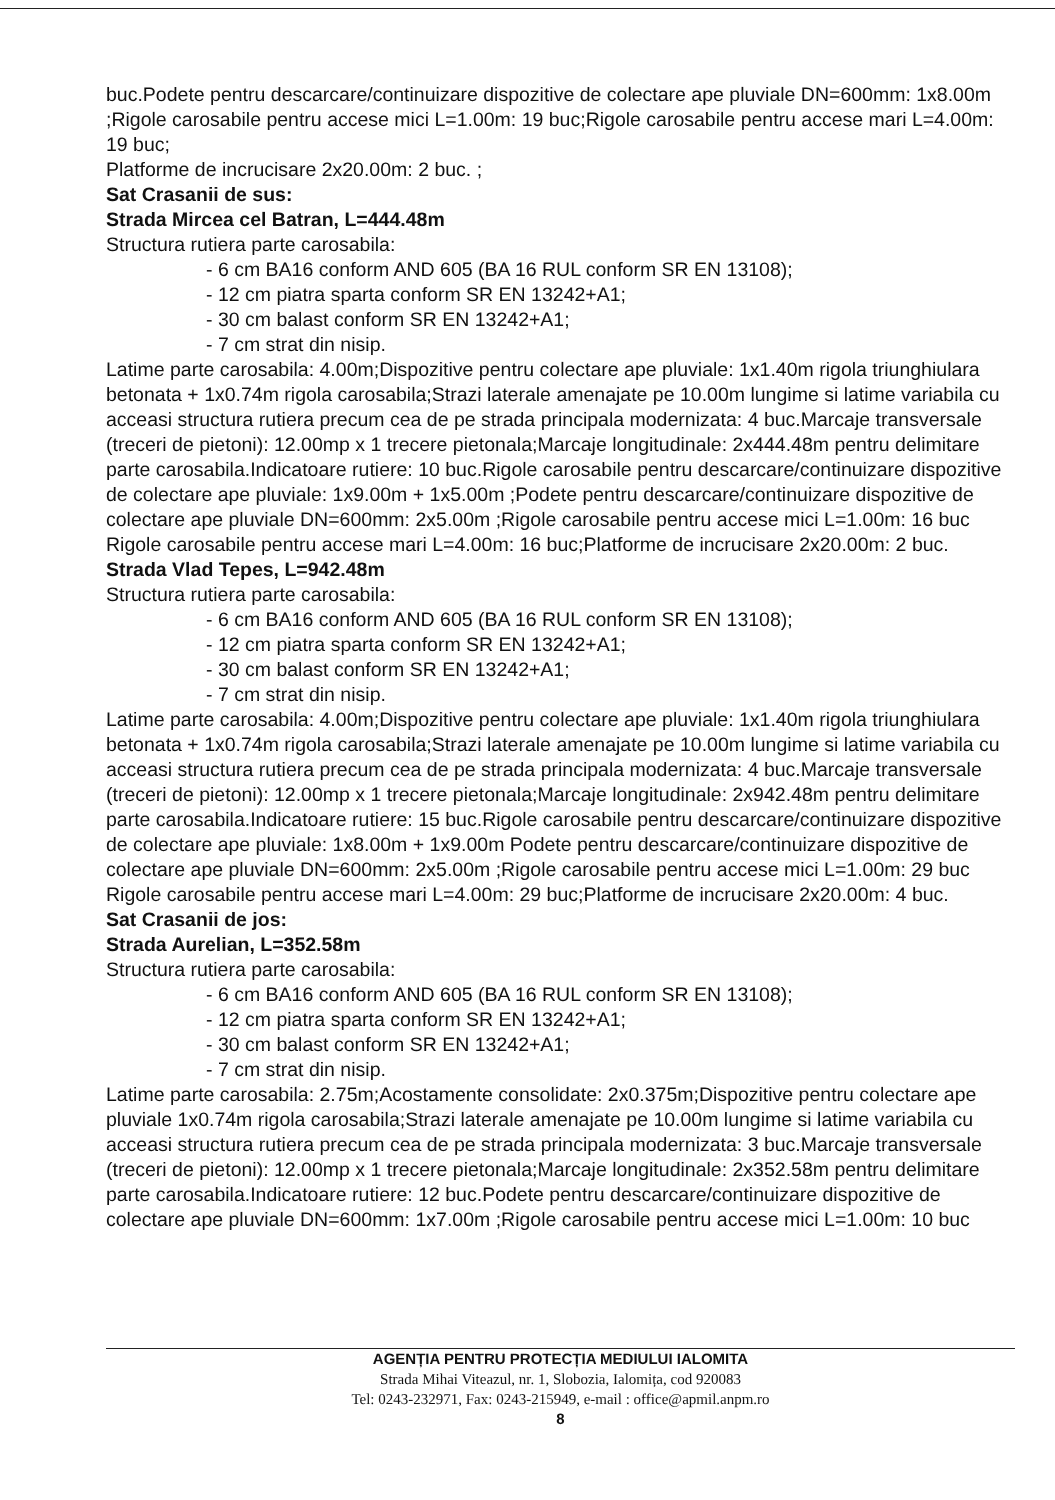buc.Podete pentru descarcare/continuizare dispozitive de colectare ape pluviale DN=600mm: 1x8.00m ;Rigole carosabile pentru accese mici L=1.00m: 19 buc;Rigole carosabile pentru accese mari L=4.00m: 19 buc;
Platforme de incrucisare 2x20.00m: 2 buc. ;
Sat Crasanii de sus:
Strada Mircea cel Batran, L=444.48m
Structura rutiera parte carosabila:
- 6 cm BA16 conform AND 605 (BA 16 RUL conform SR EN 13108);
- 12 cm piatra sparta conform SR EN 13242+A1;
- 30 cm balast conform SR EN 13242+A1;
- 7 cm strat din nisip.
Latime parte carosabila: 4.00m;Dispozitive pentru colectare ape pluviale: 1x1.40m rigola triunghiulara betonata + 1x0.74m rigola carosabila;Strazi laterale amenajate pe 10.00m lungime si latime variabila cu acceasi structura rutiera precum cea de pe strada principala modernizata: 4 buc.Marcaje transversale (treceri de pietoni): 12.00mp x 1 trecere pietonala;Marcaje longitudinale: 2x444.48m pentru delimitare parte carosabila.Indicatoare rutiere: 10 buc.Rigole carosabile pentru descarcare/continuizare dispozitive de colectare ape pluviale: 1x9.00m + 1x5.00m ;Podete pentru descarcare/continuizare dispozitive de colectare ape pluviale DN=600mm: 2x5.00m ;Rigole carosabile pentru accese mici L=1.00m: 16 buc
Rigole carosabile pentru accese mari L=4.00m: 16 buc;Platforme de incrucisare 2x20.00m: 2 buc.
Strada Vlad Tepes, L=942.48m
Structura rutiera parte carosabila:
- 6 cm BA16 conform AND 605 (BA 16 RUL conform SR EN 13108);
- 12 cm piatra sparta conform SR EN 13242+A1;
- 30 cm balast conform SR EN 13242+A1;
- 7 cm strat din nisip.
Latime parte carosabila: 4.00m;Dispozitive pentru colectare ape pluviale: 1x1.40m rigola triunghiulara betonata + 1x0.74m rigola carosabila;Strazi laterale amenajate pe 10.00m lungime si latime variabila cu acceasi structura rutiera precum cea de pe strada principala modernizata: 4 buc.Marcaje transversale (treceri de pietoni): 12.00mp x 1 trecere pietonala;Marcaje longitudinale: 2x942.48m pentru delimitare parte carosabila.Indicatoare rutiere: 15 buc.Rigole carosabile pentru descarcare/continuizare dispozitive de colectare ape pluviale: 1x8.00m + 1x9.00m Podete pentru descarcare/continuizare dispozitive de colectare ape pluviale DN=600mm: 2x5.00m ;Rigole carosabile pentru accese mici L=1.00m: 29 buc
Rigole carosabile pentru accese mari L=4.00m: 29 buc;Platforme de incrucisare 2x20.00m: 4 buc.
Sat Crasanii de jos:
Strada Aurelian, L=352.58m
Structura rutiera parte carosabila:
- 6 cm BA16 conform AND 605 (BA 16 RUL conform SR EN 13108);
- 12 cm piatra sparta conform SR EN 13242+A1;
- 30 cm balast conform SR EN 13242+A1;
- 7 cm strat din nisip.
Latime parte carosabila: 2.75m;Acostamente consolidate: 2x0.375m;Dispozitive pentru colectare ape pluviale 1x0.74m rigola carosabila;Strazi laterale amenajate pe 10.00m lungime si latime variabila cu acceasi structura rutiera precum cea de pe strada principala modernizata: 3 buc.Marcaje transversale (treceri de pietoni): 12.00mp x 1 trecere pietonala;Marcaje longitudinale: 2x352.58m pentru delimitare parte carosabila.Indicatoare rutiere: 12 buc.Podete pentru descarcare/continuizare dispozitive de colectare ape pluviale DN=600mm: 1x7.00m ;Rigole carosabile pentru accese mici L=1.00m: 10 buc
AGENȚIA PENTRU PROTECȚIA MEDIULUI IALOMITA
Strada Mihai Viteazul, nr. 1, Slobozia, Ialomița, cod 920083
Tel: 0243-232971, Fax: 0243-215949, e-mail : office@apmil.anpm.ro
8